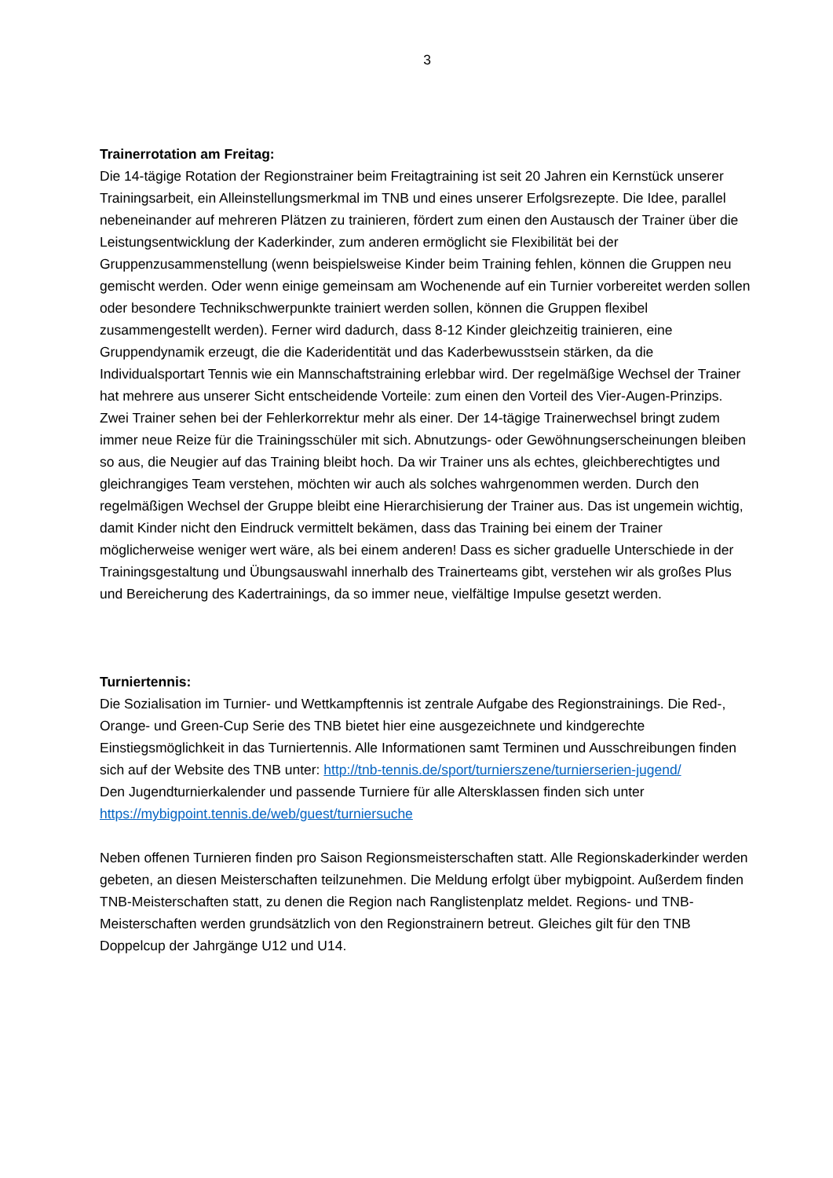3
Trainerrotation am Freitag:
Die 14-tägige Rotation der Regionstrainer beim Freitagtraining ist seit 20 Jahren ein Kernstück unserer Trainingsarbeit, ein Alleinstellungsmerkmal im TNB und eines unserer Erfolgsrezepte. Die Idee, parallel nebeneinander auf mehreren Plätzen zu trainieren, fördert zum einen den Austausch der Trainer über die Leistungsentwicklung der Kaderkinder, zum anderen ermöglicht sie Flexibilität bei der Gruppenzusammenstellung (wenn beispielsweise Kinder beim Training fehlen, können die Gruppen neu gemischt werden. Oder wenn einige gemeinsam am Wochenende auf ein Turnier vorbereitet werden sollen oder besondere Technikschwerpunkte trainiert werden sollen, können die Gruppen flexibel zusammengestellt werden). Ferner wird dadurch, dass 8-12 Kinder gleichzeitig trainieren, eine Gruppendynamik erzeugt, die die Kaderidentität und das Kaderbewusstsein stärken, da die Individualsportart Tennis wie ein Mannschaftstraining erlebbar wird. Der regelmäßige Wechsel der Trainer hat mehrere aus unserer Sicht entscheidende Vorteile: zum einen den Vorteil des Vier-Augen-Prinzips. Zwei Trainer sehen bei der Fehlerkorrektur mehr als einer. Der 14-tägige Trainerwechsel bringt zudem immer neue Reize für die Trainingsschüler mit sich. Abnutzungs- oder Gewöhnungserscheinungen bleiben so aus, die Neugier auf das Training bleibt hoch. Da wir Trainer uns als echtes, gleichberechtigtes und gleichrangiges Team verstehen, möchten wir auch als solches wahrgenommen werden. Durch den regelmäßigen Wechsel der Gruppe bleibt eine Hierarchisierung der Trainer aus. Das ist ungemein wichtig, damit Kinder nicht den Eindruck vermittelt bekämen, dass das Training bei einem der Trainer möglicherweise weniger wert wäre, als bei einem anderen! Dass es sicher graduelle Unterschiede in der Trainingsgestaltung und Übungsauswahl innerhalb des Trainerteams gibt, verstehen wir als großes Plus und Bereicherung des Kadertrainings, da so immer neue, vielfältige Impulse gesetzt werden.
Turniertennis:
Die Sozialisation im Turnier- und Wettkampftennis ist zentrale Aufgabe des Regionstrainings. Die Red-, Orange- und Green-Cup Serie des TNB bietet hier eine ausgezeichnete und kindgerechte Einstiegsmöglichkeit in das Turniertennis. Alle Informationen samt Terminen und Ausschreibungen finden sich auf der Website des TNB unter: http://tnb-tennis.de/sport/turnierszene/turnierserien-jugend/
Den Jugendturnierkalender und passende Turniere für alle Altersklassen finden sich unter https://mybigpoint.tennis.de/web/guest/turniersuche
Neben offenen Turnieren finden pro Saison Regionsmeisterschaften statt. Alle Regionskaderkinder werden gebeten, an diesen Meisterschaften teilzunehmen. Die Meldung erfolgt über mybigpoint. Außerdem finden TNB-Meisterschaften statt, zu denen die Region nach Ranglistenplatz meldet. Regions- und TNB-Meisterschaften werden grundsätzlich von den Regionstrainern betreut. Gleiches gilt für den TNB Doppelcup der Jahrgänge U12 und U14.